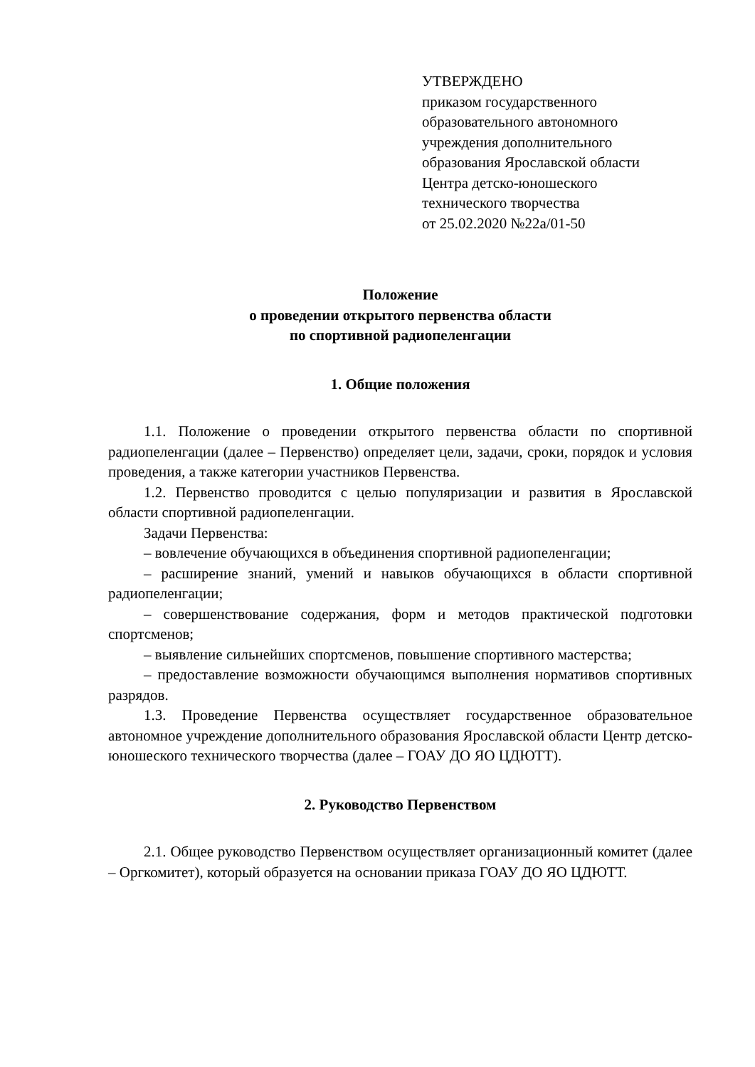УТВЕРЖДЕНО
приказом государственного
образовательного автономного
учреждения дополнительного
образования Ярославской области
Центра детско-юношеского
технического творчества
от 25.02.2020 №22а/01-50
Положение
о проведении открытого первенства области
по спортивной радиопеленгации
1. Общие положения
1.1. Положение о проведении открытого первенства области по спортивной радиопеленгации (далее – Первенство) определяет цели, задачи, сроки, порядок и условия проведения, а также категории участников Первенства.
1.2. Первенство проводится с целью популяризации и развития в Ярославской области спортивной радиопеленгации.
Задачи Первенства:
– вовлечение обучающихся в объединения спортивной радиопеленгации;
– расширение знаний, умений и навыков обучающихся в области спортивной радиопеленгации;
– совершенствование содержания, форм и методов практической подготовки спортсменов;
– выявление сильнейших спортсменов, повышение спортивного мастерства;
– предоставление возможности обучающимся выполнения нормативов спортивных разрядов.
1.3. Проведение Первенства осуществляет государственное образовательное автономное учреждение дополнительного образования Ярославской области Центр детско-юношеского технического творчества (далее – ГОАУ ДО ЯО ЦДЮТТ).
2. Руководство Первенством
2.1. Общее руководство Первенством осуществляет организационный комитет (далее – Оргкомитет), который образуется на основании приказа ГОАУ ДО ЯО ЦДЮТТ.